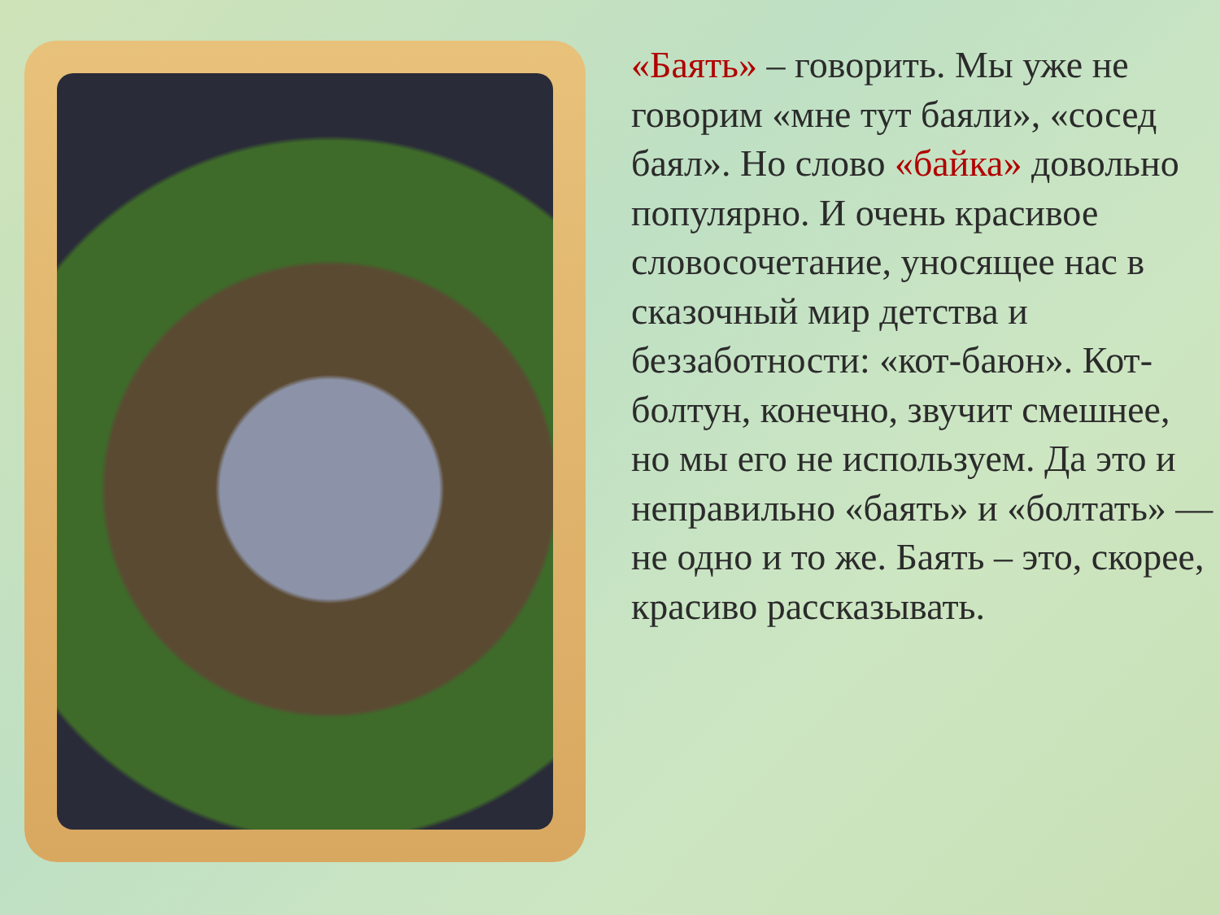«Баять» – говорить. Мы уже не говорим «мне тут баяли», «сосед баял». Но слово «байка» довольно популярно. И очень красивое словосочетание, уносящее нас в сказочный мир детства и беззаботности: «кот-баюн». Кот-болтун, конечно, звучит смешнее, но мы его не используем. Да это и неправильно «баять» и «болтать» — не одно и то же. Баять – это, скорее, красиво рассказывать.